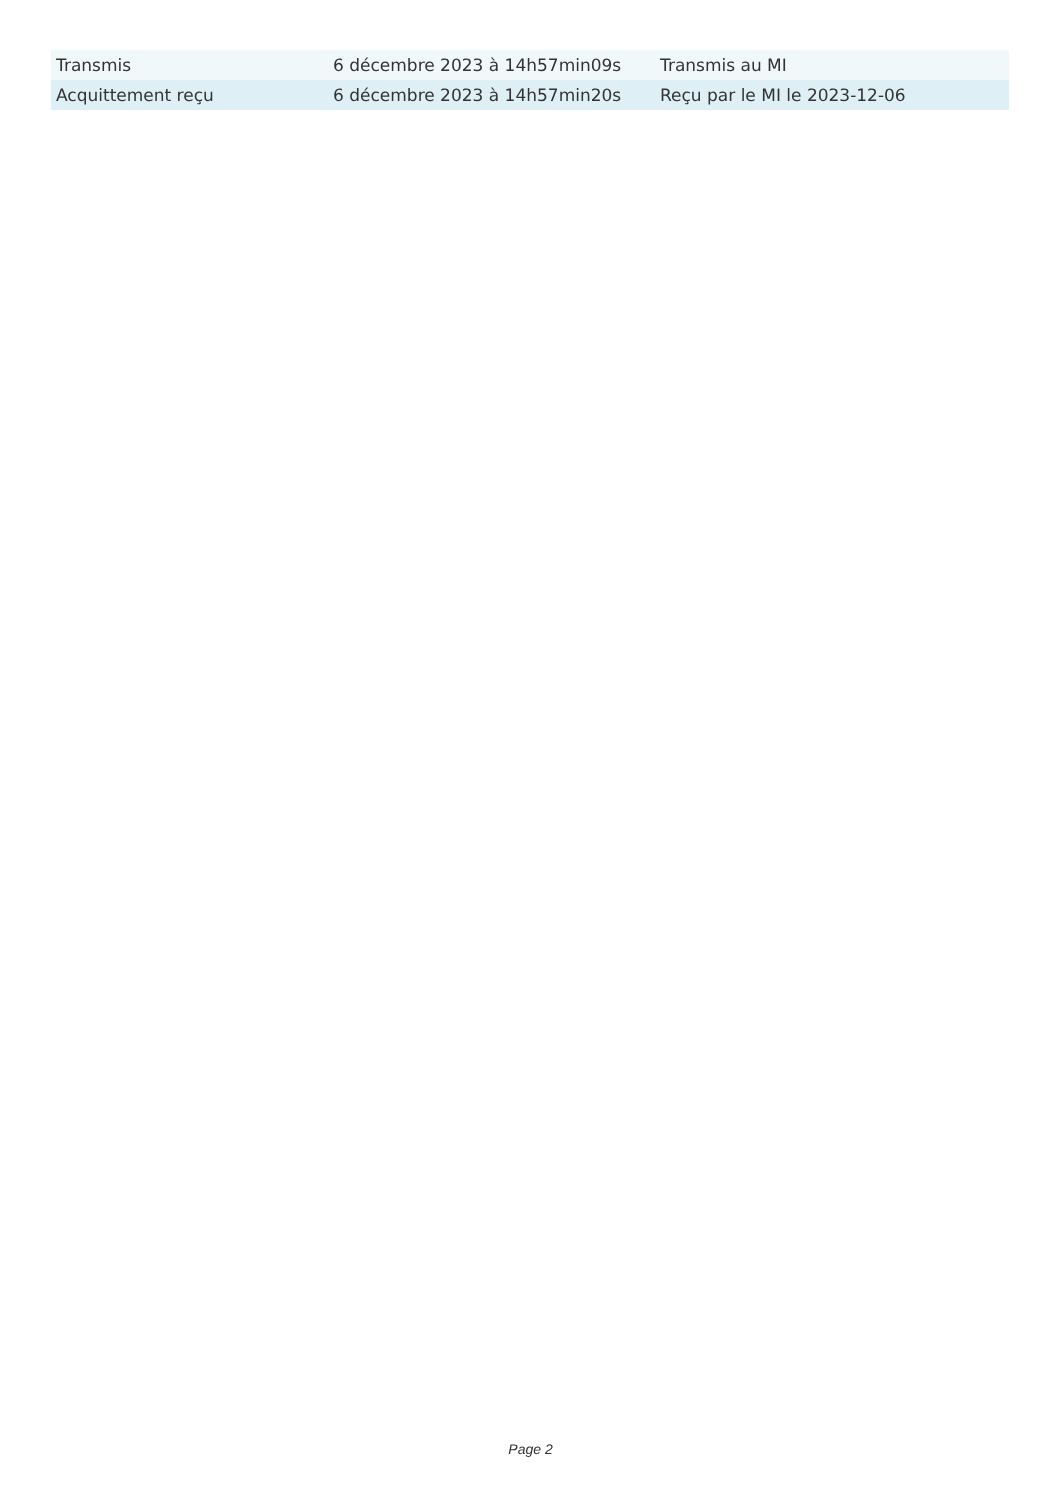| Transmis | 6 décembre 2023 à 14h57min09s | Transmis au MI |
| Acquittement reçu | 6 décembre 2023 à 14h57min20s | Reçu par le MI le 2023-12-06 |
Page 2